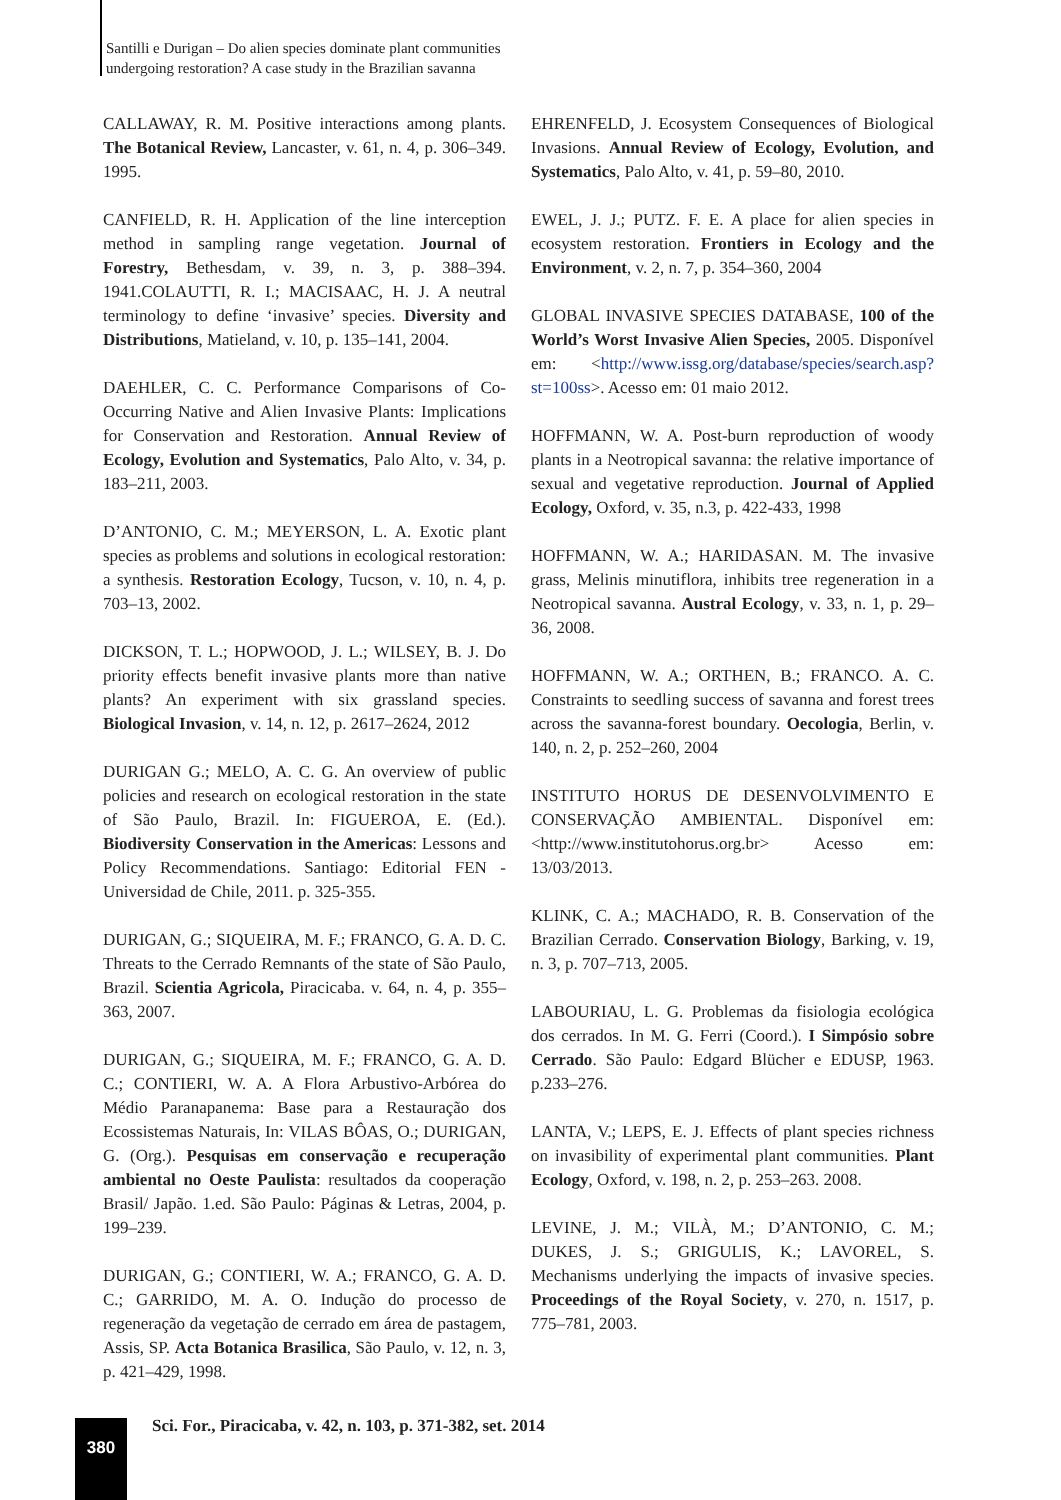Santilli e Durigan – Do alien species dominate plant communities
undergoing restoration? A case study in the Brazilian savanna
CALLAWAY, R. M. Positive interactions among plants. The Botanical Review, Lancaster, v. 61, n. 4, p. 306–349. 1995.
CANFIELD, R. H. Application of the line interception method in sampling range vegetation. Journal of Forestry, Bethesdam, v. 39, n. 3, p. 388–394. 1941.COLAUTTI, R. I.; MACISAAC, H. J. A neutral terminology to define ‘invasive’ species. Diversity and Distributions, Matieland, v. 10, p. 135–141, 2004.
DAEHLER, C. C. Performance Comparisons of Co-Occurring Native and Alien Invasive Plants: Implications for Conservation and Restoration. Annual Review of Ecology, Evolution and Systematics, Palo Alto, v. 34, p. 183–211, 2003.
D’ANTONIO, C. M.; MEYERSON, L. A. Exotic plant species as problems and solutions in ecological restoration: a synthesis. Restoration Ecology, Tucson, v. 10, n. 4, p. 703–13, 2002.
DICKSON, T. L.; HOPWOOD, J. L.; WILSEY, B. J. Do priority effects benefit invasive plants more than native plants? An experiment with six grassland species. Biological Invasion, v. 14, n. 12, p. 2617–2624, 2012
DURIGAN G.; MELO, A. C. G. An overview of public policies and research on ecological restoration in the state of São Paulo, Brazil. In: FIGUEROA, E. (Ed.). Biodiversity Conservation in the Americas: Lessons and Policy Recommendations. Santiago: Editorial FEN - Universidad de Chile, 2011. p. 325-355.
DURIGAN, G.; SIQUEIRA, M. F.; FRANCO, G. A. D. C. Threats to the Cerrado Remnants of the state of São Paulo, Brazil. Scientia Agricola, Piracicaba. v. 64, n. 4, p. 355–363, 2007.
DURIGAN, G.; SIQUEIRA, M. F.; FRANCO, G. A. D. C.; CONTIERI, W. A. A Flora Arbustivo-Arbórea do Médio Paranapanema: Base para a Restauração dos Ecossistemas Naturais, In: VILAS BÔAS, O.; DURIGAN, G. (Org.). Pesquisas em conservação e recuperação ambiental no Oeste Paulista: resultados da cooperação Brasil/ Japão. 1.ed. São Paulo: Páginas & Letras, 2004, p. 199–239.
DURIGAN, G.; CONTIERI, W. A.; FRANCO, G. A. D. C.; GARRIDO, M. A. O. Indução do processo de regeneração da vegetação de cerrado em área de pastagem, Assis, SP. Acta Botanica Brasilica, São Paulo, v. 12, n. 3, p. 421–429, 1998.
EHRENFELD, J. Ecosystem Consequences of Biological Invasions. Annual Review of Ecology, Evolution, and Systematics, Palo Alto, v. 41, p. 59–80, 2010.
EWEL, J. J.; PUTZ. F. E. A place for alien species in ecosystem restoration. Frontiers in Ecology and the Environment, v. 2, n. 7, p. 354–360, 2004
GLOBAL INVASIVE SPECIES DATABASE, 100 of the World’s Worst Invasive Alien Species, 2005. Disponível em: <http://www.issg.org/database/species/search.asp?st=100ss>. Acesso em: 01 maio 2012.
HOFFMANN, W. A. Post-burn reproduction of woody plants in a Neotropical savanna: the relative importance of sexual and vegetative reproduction. Journal of Applied Ecology, Oxford, v. 35, n.3, p. 422-433, 1998
HOFFMANN, W. A.; HARIDASAN. M. The invasive grass, Melinis minutiflora, inhibits tree regeneration in a Neotropical savanna. Austral Ecology, v. 33, n. 1, p. 29–36, 2008.
HOFFMANN, W. A.; ORTHEN, B.; FRANCO. A. C. Constraints to seedling success of savanna and forest trees across the savanna-forest boundary. Oecologia, Berlin, v. 140, n. 2, p. 252–260, 2004
INSTITUTO HORUS DE DESENVOLVIMENTO E CONSERVAÇÃO AMBIENTAL. Disponível em: <http://www.institutohorus.org.br> Acesso em: 13/03/2013.
KLINK, C. A.; MACHADO, R. B. Conservation of the Brazilian Cerrado. Conservation Biology, Barking, v. 19, n. 3, p. 707–713, 2005.
LABOURIAU, L. G. Problemas da fisiologia ecológica dos cerrados. In M. G. Ferri (Coord.). I Simpósio sobre Cerrado. São Paulo: Edgard Blücher e EDUSP, 1963. p.233–276.
LANTA, V.; LEPS, E. J. Effects of plant species richness on invasibility of experimental plant communities. Plant Ecology, Oxford, v. 198, n. 2, p. 253–263. 2008.
LEVINE, J. M.; VILÀ, M.; D’ANTONIO, C. M.; DUKES, J. S.; GRIGULIS, K.; LAVOREL, S. Mechanisms underlying the impacts of invasive species. Proceedings of the Royal Society, v. 270, n. 1517, p. 775–781, 2003.
380
Sci. For., Piracicaba, v. 42, n. 103, p. 371-382, set. 2014